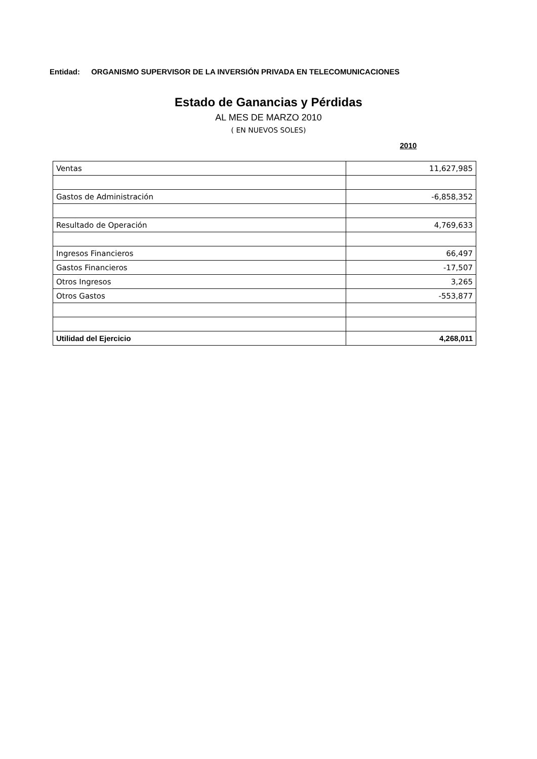Entidad: ORGANISMO SUPERVISOR DE LA INVERSIÓN PRIVADA EN TELECOMUNICACIONES
Estado de Ganancias y Pérdidas
AL MES DE MARZO 2010
( EN NUEVOS SOLES)
2010
| Ventas | 11,627,985 |
| Gastos de Administración | -6,858,352 |
| Resultado de Operación | 4,769,633 |
| Ingresos Financieros | 66,497 |
| Gastos Financieros | -17,507 |
| Otros Ingresos | 3,265 |
| Otros Gastos | -553,877 |
| Utilidad del Ejercicio | 4,268,011 |